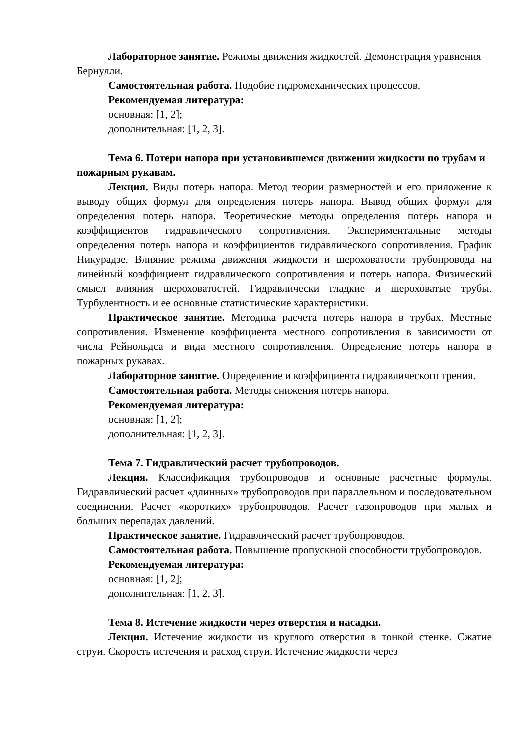Лабораторное занятие. Режимы движения жидкостей. Демонстрация уравнения Бернулли.
Самостоятельная работа. Подобие гидромеханических процессов.
Рекомендуемая литература:
основная: [1, 2];
дополнительная: [1, 2, 3].
Тема 6. Потери напора при установившемся движении жидкости по трубам и пожарным рукавам.
Лекция. Виды потерь напора. Метод теории размерностей и его приложение к выводу общих формул для определения потерь напора. Вывод общих формул для определения потерь напора. Теоретические методы определения потерь напора и коэффициентов гидравлического сопротивления. Экспериментальные методы определения потерь напора и коэффициентов гидравлического сопротивления. График Никурадзе. Влияние режима движения жидкости и шероховатости трубопровода на линейный коэффициент гидравлического сопротивления и потерь напора. Физический смысл влияния шероховатостей. Гидравлически гладкие и шероховатые трубы. Турбулентность и ее основные статистические характеристики.
Практическое занятие. Методика расчета потерь напора в трубах. Местные сопротивления. Изменение коэффициента местного сопротивления в зависимости от числа Рейнольдса и вида местного сопротивления. Определение потерь напора в пожарных рукавах.
Лабораторное занятие. Определение и коэффициента гидравлического трения.
Самостоятельная работа. Методы снижения потерь напора.
Рекомендуемая литература:
основная: [1, 2];
дополнительная: [1, 2, 3].
Тема 7. Гидравлический расчет трубопроводов.
Лекция. Классификация трубопроводов и основные расчетные формулы. Гидравлический расчет «длинных» трубопроводов при параллельном и последовательном соединении. Расчет «коротких» трубопроводов. Расчет газопроводов при малых и больших перепадах давлений.
Практическое занятие. Гидравлический расчет трубопроводов.
Самостоятельная работа. Повышение пропускной способности трубопроводов.
Рекомендуемая литература:
основная: [1, 2];
дополнительная: [1, 2, 3].
Тема 8. Истечение жидкости через отверстия и насадки.
Лекция. Истечение жидкости из круглого отверстия в тонкой стенке. Сжатие струи. Скорость истечения и расход струи. Истечение жидкости через